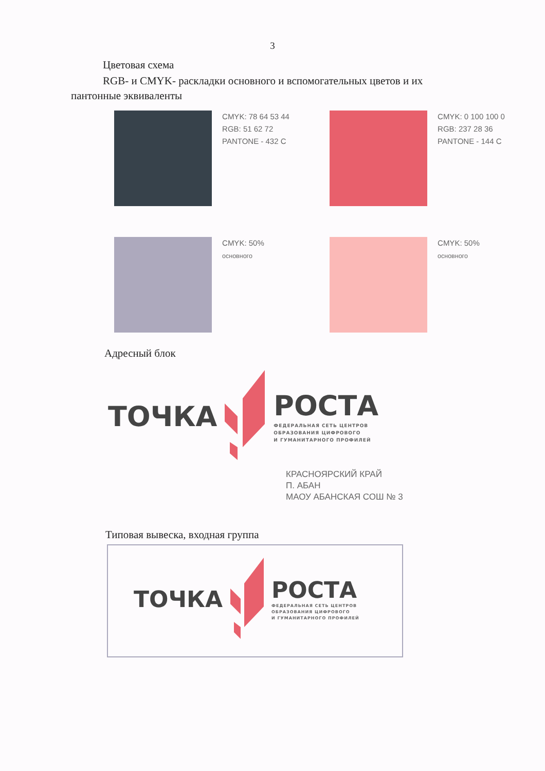3
Цветовая схема
RGB- и CMYK- раскладки основного и вспомогательных цветов и их
пантонные эквиваленты
CMYK: 78 64 53 44
RGB: 51 62 72
PANTONE - 432 C
CMYK: 0 100 100 0
RGB: 237 28 36
PANTONE - 144 C
CMYK: 50%
основного
CMYK: 50%
основного
Адресный блок
ТОЧКА
РОСТА
ФЕДЕРАЛЬНАЯ СЕТЬ ЦЕНТРОВ
ОБРАЗОВАНИЯ ЦИФРОВОГО
И ГУМАНИТАРНОГО ПРОФИЛЕЙ
КРАСНОЯРСКИЙ КРАЙ
П. АБАН
МАОУ АБАНСКАЯ СОШ № 3
Типовая вывеска, входная группа
ТОЧКА
РОСТА
ФЕДЕРАЛЬНАЯ СЕТЬ ЦЕНТРОВ
ОБРАЗОВАНИЯ ЦИФРОВОГО
И ГУМАНИТАРНОГО ПРОФИЛЕЙ